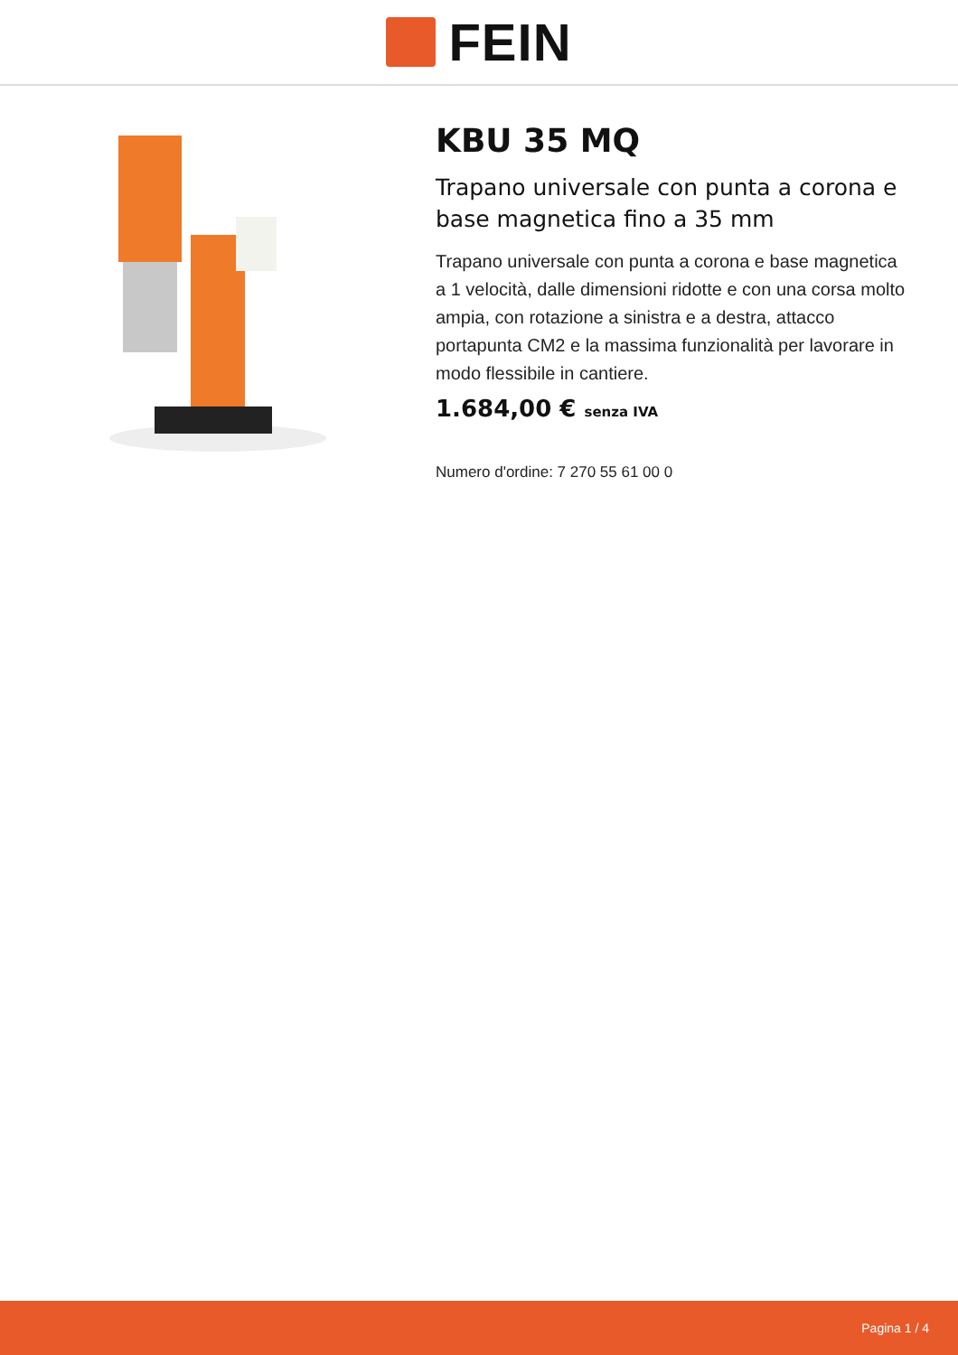FEIN
KBU 35 MQ
Trapano universale con punta a corona e base magnetica fino a 35 mm
Trapano universale con punta a corona e base magnetica a 1 velocità, dalle dimensioni ridotte e con una corsa molto ampia, con rotazione a sinistra e a destra, attacco portapunta CM2 e la massima funzionalità per lavorare in modo flessibile in cantiere.
1.684,00 € senza IVA
Numero d'ordine: 7 270 55 61 00 0
Pagina 1 / 4